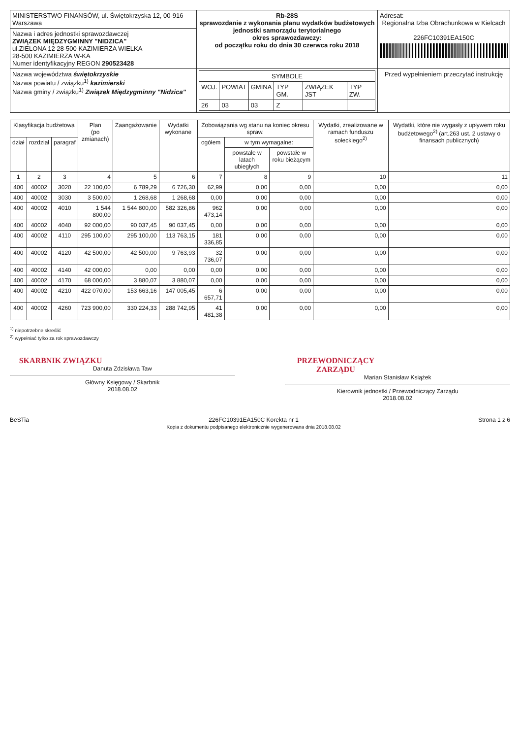| MINISTERSTWO FINANSÓW, ul. Świętokrzyska 12, 00-916 Warszawa | Rb-28S sprawozdanie z wykonania planu wydatków budżetowych jednostki samorządu terytorialnego okres sprawozdawczy: od początku roku do dnia 30 czerwca roku 2018 | Adresat: Regionalna Izba Obrachunkowa w Kielcach 226FC10391EA150C |
| Nazwa i adres jednostki sprawozdawczej ZWIĄZEK MIĘDZYGMINNY "NIDZICA" ul.ZIELONA 12 28-500 KAZIMIERZA WIELKA 28-500 KAZIMIERZA W-KA Numer identyfikacyjny REGON 290523428 | | |
| Nazwa województwa świętokrzyskie Nazwa powiatu / związku<sup>1)</sup> kazimierski Nazwa gminy / związku<sup>1)</sup> Związek Międzygminny "Nidzica" | / SYMBOLE / / / / / / / WOJ. / POWIAT / GMINA / TYP GM. / ZWIĄZEK JST / TYP ZW. / / 26 / 03 / 03 / Z / / / | Przed wypełnieniem przeczytać instrukcję |
| Klasyfikacja budżetowa | | | Plan (po zmianach) | Zaangażowanie | Wydatki wykonane | Zobowiązania wg stanu na koniec okresu spraw. | | | Wydatki, zrealizowane w ramach funduszu sołeckiego<sup>2)</sup> | Wydatki, które nie wygasły z upływem roku budżetowego<sup>2)</sup> (art.263 ust. 2 ustawy o finansach publicznych) |
| --- | --- | --- | --- | --- | --- | --- | --- | --- | --- | --- |
| dział | rozdział | paragraf | | | | ogółem | w tym wymagalne: | | | |
| | | | | | | | powstałe w latach ubiegłych | powstałe w roku bieżącym | | |
| 1 | 2 | 3 | 4 | 5 | 6 | 7 | 8 | 9 | 10 | 11 |
| 400 | 40002 | 3020 | 22 100,00 | 6 789,29 | 6 726,30 | 62,99 | 0,00 | 0,00 | 0,00 | 0,00 |
| 400 | 40002 | 3030 | 3 500,00 | 1 268,68 | 1 268,68 | 0,00 | 0,00 | 0,00 | 0,00 | 0,00 |
| 400 | 40002 | 4010 | 1 544 800,00 | 1 544 800,00 | 582 326,86 | 962 473,14 | 0,00 | 0,00 | 0,00 | 0,00 |
| 400 | 40002 | 4040 | 92 000,00 | 90 037,45 | 90 037,45 | 0,00 | 0,00 | 0,00 | 0,00 | 0,00 |
| 400 | 40002 | 4110 | 295 100,00 | 295 100,00 | 113 763,15 | 181 336,85 | 0,00 | 0,00 | 0,00 | 0,00 |
| 400 | 40002 | 4120 | 42 500,00 | 42 500,00 | 9 763,93 | 32 736,07 | 0,00 | 0,00 | 0,00 | 0,00 |
| 400 | 40002 | 4140 | 42 000,00 | 0,00 | 0,00 | 0,00 | 0,00 | 0,00 | 0,00 | 0,00 |
| 400 | 40002 | 4170 | 68 000,00 | 3 880,07 | 3 880,07 | 0,00 | 0,00 | 0,00 | 0,00 | 0,00 |
| 400 | 40002 | 4210 | 422 070,00 | 153 663,16 | 147 005,45 | 6 657,71 | 0,00 | 0,00 | 0,00 | 0,00 |
| 400 | 40002 | 4260 | 723 900,00 | 330 224,33 | 288 742,95 | 41 481,38 | 0,00 | 0,00 | 0,00 | 0,00 |
<sup>1)</sup> niepotrzebne skreślić
<sup>2)</sup> wypełniać tylko za rok sprawozdawczy
SKARBNIK ZWIĄZKU
Danuta Zdzisława Taw
Główny Księgowy / Skarbnik
2018.08.02
PRZEWODNICZĄCY ZARZĄDU
Marian Stanisław Książek
Kierownik jednostki / Przewodniczący Zarządu
2018.08.02
BeSTia 226FC10391EA150C Korekta nr 1
Kopia z dokumentu podpisanego elektronicznie wygenerowana dnia 2018.08.02 Strona 1 z 6